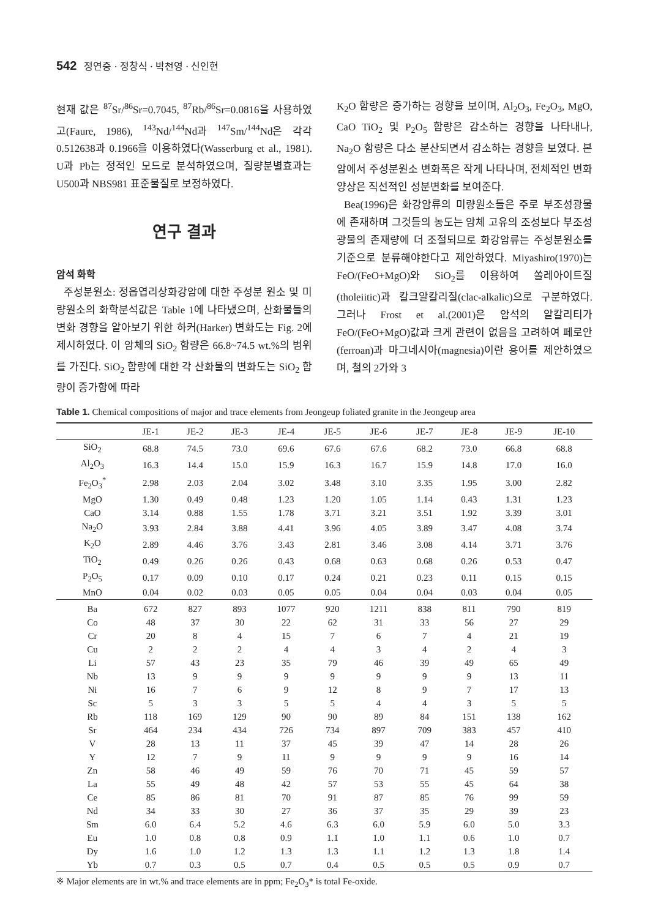542 정연중 · 정창식 · 박천영 · 신인현
현재 값은 <sup>87</sup>Sr/<sup>86</sup>Sr=0.7045, <sup>87</sup>Rb/<sup>86</sup>Sr=0.0816을 사용하였고(Faure, 1986), <sup>143</sup>Nd/<sup>144</sup>Nd과 <sup>147</sup>Sm/<sup>144</sup>Nd은 각각 0.512638과 0.1966을 이용하였다(Wasserburg et al., 1981). U과 Pb는 정적인 모드로 분석하였으며, 질량분별효과는 U500과 NBS981 표준물질로 보정하였다.
연구 결과
암석 화학
주성분원소: 정읍엽리상화강암에 대한 주성분 원소 및 미량원소의 화학분석값은 Table 1에 나타냈으며, 산화물들의 변화 경향을 알아보기 위한 하커(Harker) 변화도는 Fig. 2에 제시하였다. 이 암체의 SiO<sub>2</sub> 함량은 66.8~74.5 wt.%의 범위를 가진다. SiO<sub>2</sub> 함량에 대한 각 산화물의 변화도는 SiO<sub>2</sub> 함량이 증가함에 따라
K<sub>2</sub>O 함량은 증가하는 경향을 보이며, Al<sub>2</sub>O<sub>3</sub>, Fe<sub>2</sub>O<sub>3</sub>, MgO, CaO TiO<sub>2</sub> 및 P<sub>2</sub>O<sub>5</sub> 함량은 감소하는 경향을 나타내나, Na<sub>2</sub>O 함량은 다소 분산되면서 감소하는 경향을 보였다. 본 암에서 주성분원소 변화폭은 작게 나타나며, 전체적인 변화양상은 직선적인 성분변화를 보여준다.
Bea(1996)은 화강암류의 미량원소들은 주로 부조성광물에 존재하며 그것들의 농도는 암체 고유의 조성보다 부조성광물의 존재량에 더 조절되므로 화강암류는 주성분원소를 기준으로 분류해야한다고 제안하였다. Miyashiro(1970)는 FeO/(FeO+MgO)와 SiO<sub>2</sub>를 이용하여 쏠레아이트질(tholeiitic)과 칼크알칼리질(clac-alkalic)으로 구분하였다. 그러나 Frost et al.(2001)은 암석의 알칼리티가 FeO/(FeO+MgO)값과 크게 관련이 없음을 고려하여 페로안(ferroan)과 마그네시아(magnesia)이란 용어를 제안하였으며, 철의 2가와 3
Table 1. Chemical compositions of major and trace elements from Jeongeup foliated granite in the Jeongeup area
| | JE-1 | JE-2 | JE-3 | JE-4 | JE-5 | JE-6 | JE-7 | JE-8 | JE-9 | JE-10 |
| --- | --- | --- | --- | --- | --- | --- | --- | --- | --- | --- |
| SiO<sub>2</sub> | 68.8 | 74.5 | 73.0 | 69.6 | 67.6 | 67.6 | 68.2 | 73.0 | 66.8 | 68.8 |
| Al<sub>2</sub>O<sub>3</sub> | 16.3 | 14.4 | 15.0 | 15.9 | 16.3 | 16.7 | 15.9 | 14.8 | 17.0 | 16.0 |
| Fe<sub>2</sub>O<sub>3</sub><sup>*</sup> | 2.98 | 2.03 | 2.04 | 3.02 | 3.48 | 3.10 | 3.35 | 1.95 | 3.00 | 2.82 |
| MgO | 1.30 | 0.49 | 0.48 | 1.23 | 1.20 | 1.05 | 1.14 | 0.43 | 1.31 | 1.23 |
| CaO | 3.14 | 0.88 | 1.55 | 1.78 | 3.71 | 3.21 | 3.51 | 1.92 | 3.39 | 3.01 |
| Na<sub>2</sub>O | 3.93 | 2.84 | 3.88 | 4.41 | 3.96 | 4.05 | 3.89 | 3.47 | 4.08 | 3.74 |
| K<sub>2</sub>O | 2.89 | 4.46 | 3.76 | 3.43 | 2.81 | 3.46 | 3.08 | 4.14 | 3.71 | 3.76 |
| TiO<sub>2</sub> | 0.49 | 0.26 | 0.26 | 0.43 | 0.68 | 0.63 | 0.68 | 0.26 | 0.53 | 0.47 |
| P<sub>2</sub>O<sub>5</sub> | 0.17 | 0.09 | 0.10 | 0.17 | 0.24 | 0.21 | 0.23 | 0.11 | 0.15 | 0.15 |
| MnO | 0.04 | 0.02 | 0.03 | 0.05 | 0.05 | 0.04 | 0.04 | 0.03 | 0.04 | 0.05 |
| Ba | 672 | 827 | 893 | 1077 | 920 | 1211 | 838 | 811 | 790 | 819 |
| Co | 48 | 37 | 30 | 22 | 62 | 31 | 33 | 56 | 27 | 29 |
| Cr | 20 | 8 | 4 | 15 | 7 | 6 | 7 | 4 | 21 | 19 |
| Cu | 2 | 2 | 2 | 4 | 4 | 3 | 4 | 2 | 4 | 3 |
| Li | 57 | 43 | 23 | 35 | 79 | 46 | 39 | 49 | 65 | 49 |
| Nb | 13 | 9 | 9 | 9 | 9 | 9 | 9 | 9 | 13 | 11 |
| Ni | 16 | 7 | 6 | 9 | 12 | 8 | 9 | 7 | 17 | 13 |
| Sc | 5 | 3 | 3 | 5 | 5 | 4 | 4 | 3 | 5 | 5 |
| Rb | 118 | 169 | 129 | 90 | 90 | 89 | 84 | 151 | 138 | 162 |
| Sr | 464 | 234 | 434 | 726 | 734 | 897 | 709 | 383 | 457 | 410 |
| V | 28 | 13 | 11 | 37 | 45 | 39 | 47 | 14 | 28 | 26 |
| Y | 12 | 7 | 9 | 11 | 9 | 9 | 9 | 9 | 16 | 14 |
| Zn | 58 | 46 | 49 | 59 | 76 | 70 | 71 | 45 | 59 | 57 |
| La | 55 | 49 | 48 | 42 | 57 | 53 | 55 | 45 | 64 | 38 |
| Ce | 85 | 86 | 81 | 70 | 91 | 87 | 85 | 76 | 99 | 59 |
| Nd | 34 | 33 | 30 | 27 | 36 | 37 | 35 | 29 | 39 | 23 |
| Sm | 6.0 | 6.4 | 5.2 | 4.6 | 6.3 | 6.0 | 5.9 | 6.0 | 5.0 | 3.3 |
| Eu | 1.0 | 0.8 | 0.8 | 0.9 | 1.1 | 1.0 | 1.1 | 0.6 | 1.0 | 0.7 |
| Dy | 1.6 | 1.0 | 1.2 | 1.3 | 1.3 | 1.1 | 1.2 | 1.3 | 1.8 | 1.4 |
| Yb | 0.7 | 0.3 | 0.5 | 0.7 | 0.4 | 0.5 | 0.5 | 0.5 | 0.9 | 0.7 |
※ Major elements are in wt.% and trace elements are in ppm; Fe<sub>2</sub>O<sub>3</sub>* is total Fe-oxide.